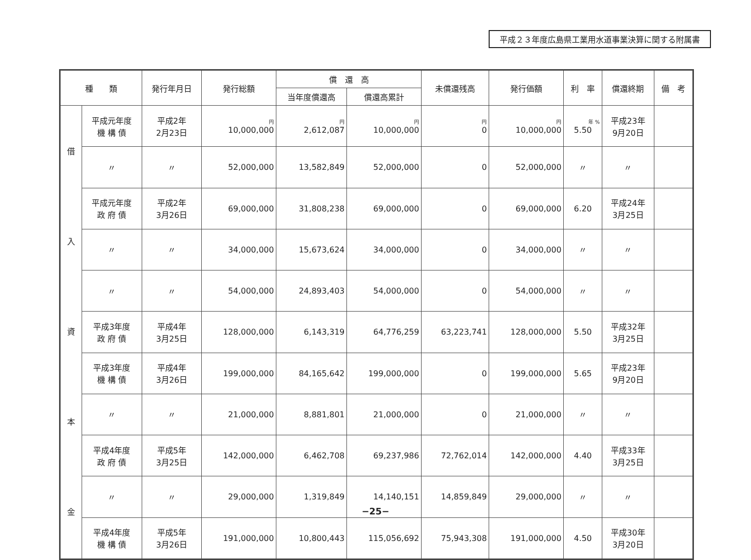平成２３年度広島県工業用水道事業決算に関する附属書
| 種 類 | | 発行年月日 | 発行総額 | 償 還 高 | | 未償還残高 | 発行価額 | 利 率 | 償還終期 | 備 考 |
| --- | --- | --- | --- | --- | --- | --- | --- | --- | --- | --- |
| | | | | 当年度償還高 | 償還高累計 | | | | | |
| 借 入 資 本 金 | 平成元年度 機 構 債 | 平成2年 2月23日 | 円 10,000,000 | 円 2,612,087 | 円 10,000,000 | 円 0 | 円 10,000,000 | 年 % 5.50 | 平成23年 9月20日 | |
| | 〃 | 〃 | 52,000,000 | 13,582,849 | 52,000,000 | 0 | 52,000,000 | 〃 | 〃 | |
| | 平成元年度 政 府 債 | 平成2年 3月26日 | 69,000,000 | 31,808,238 | 69,000,000 | 0 | 69,000,000 | 6.20 | 平成24年 3月25日 | |
| | 〃 | 〃 | 34,000,000 | 15,673,624 | 34,000,000 | 0 | 34,000,000 | 〃 | 〃 | |
| | 〃 | 〃 | 54,000,000 | 24,893,403 | 54,000,000 | 0 | 54,000,000 | 〃 | 〃 | |
| | 平成3年度 政 府 債 | 平成4年 3月25日 | 128,000,000 | 6,143,319 | 64,776,259 | 63,223,741 | 128,000,000 | 5.50 | 平成32年 3月25日 | |
| | 平成3年度 機 構 債 | 平成4年 3月26日 | 199,000,000 | 84,165,642 | 199,000,000 | 0 | 199,000,000 | 5.65 | 平成23年 9月20日 | |
| | 〃 | 〃 | 21,000,000 | 8,881,801 | 21,000,000 | 0 | 21,000,000 | 〃 | 〃 | |
| | 平成4年度 政 府 債 | 平成5年 3月25日 | 142,000,000 | 6,462,708 | 69,237,986 | 72,762,014 | 142,000,000 | 4.40 | 平成33年 3月25日 | |
| | 〃 | 〃 | 29,000,000 | 1,319,849 | 14,140,151 | 14,859,849 | 29,000,000 | 〃 | 〃 | |
| | 平成4年度 機 構 債 | 平成5年 3月26日 | 191,000,000 | 10,800,443 | 115,056,692 | 75,943,308 | 191,000,000 | 4.50 | 平成30年 3月20日 | |
−25−